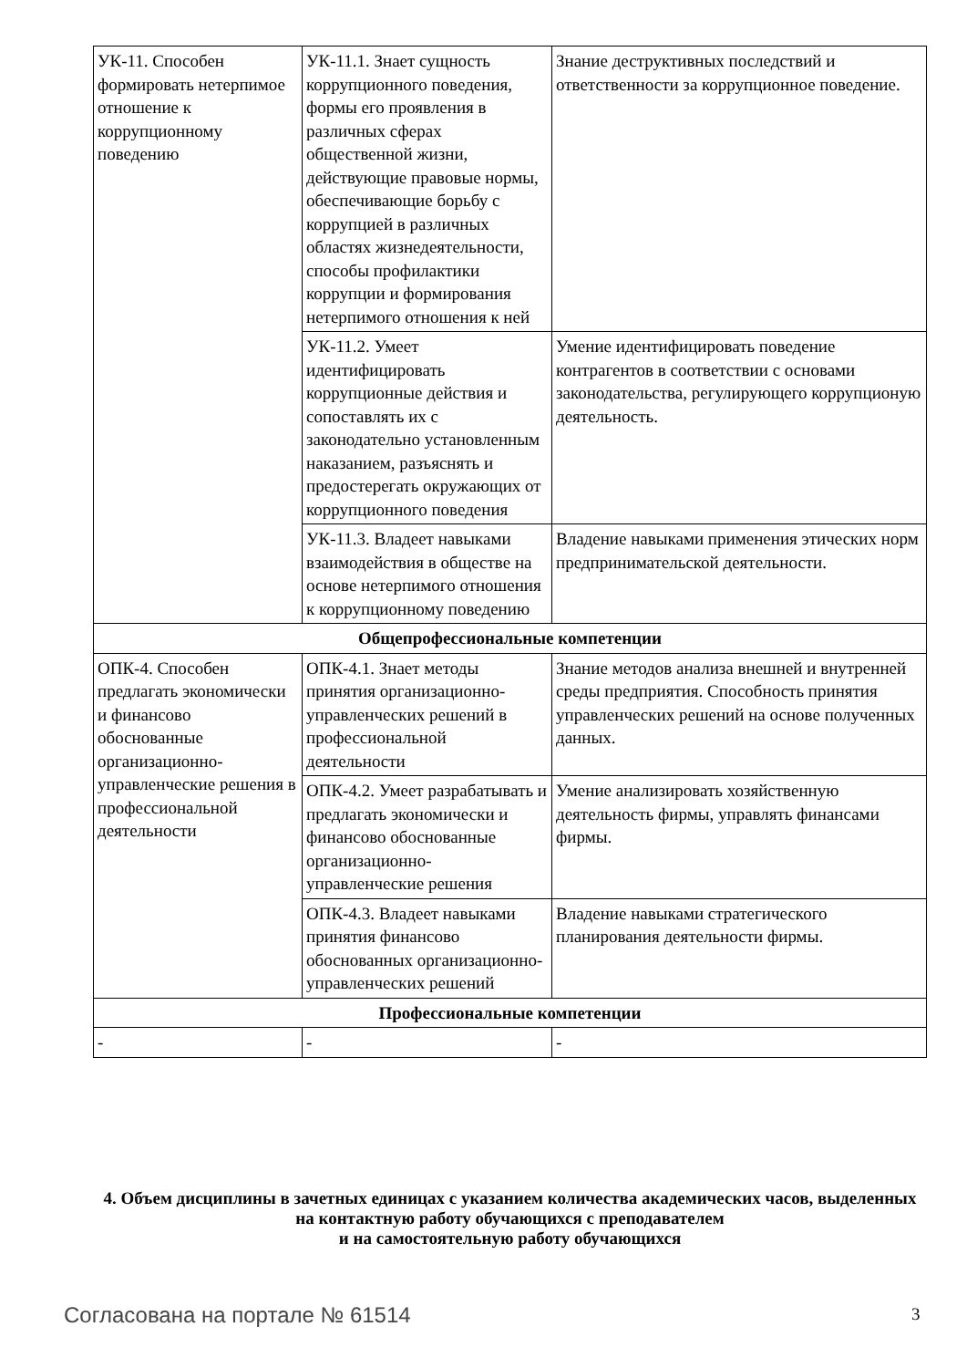| УК-11. Способен формировать нетерпимое отношение к коррупционному поведению | УК-11.1. Знает сущность коррупционного поведения, формы его проявления в различных сферах общественной жизни, действующие правовые нормы, обеспечивающие борьбу с коррупцией в различных областях жизнедеятельности, способы профилактики коррупции и формирования нетерпимого отношения к ней | Знание деструктивных последствий и ответственности за коррупционное поведение. |
| | УК-11.2. Умеет идентифицировать коррупционные действия и сопоставлять их с законодательно установленным наказанием, разъяснять и предостерегать окружающих от коррупционного поведения | Умение идентифицировать поведение контрагентов в соответствии с основами законодательства, регулирующего коррупционую деятельность. |
| | УК-11.3. Владеет навыками взаимодействия в обществе на основе нетерпимого отношения к коррупционному поведению | Владение навыками применения этических норм предпринимательской деятельности. |
| Общепрофессиональные компетенции | | |
| ОПК-4. Способен предлагать экономически и финансово обоснованные организационно-управленческие решения в профессиональной деятельности | ОПК-4.1. Знает методы принятия организационно-управленческих решений в профессиональной деятельности | Знание методов анализа внешней и внутренней среды предприятия. Способность принятия управленческих решений на основе полученных данных. |
| | ОПК-4.2. Умеет разрабатывать и предлагать экономически и финансово обоснованные организационно-управленческие решения | Умение анализировать хозяйственную деятельность фирмы, управлять финансами фирмы. |
| | ОПК-4.3. Владеет навыками принятия финансово обоснованных организационно-управленческих решений | Владение навыками стратегического планирования деятельности фирмы. |
| Профессиональные компетенции | | |
| - | - | - |
4. Объем дисциплины в зачетных единицах с указанием количества академических часов, выделенных на контактную работу обучающихся с преподавателем
и на самостоятельную работу обучающихся
Согласована на портале № 61514 3